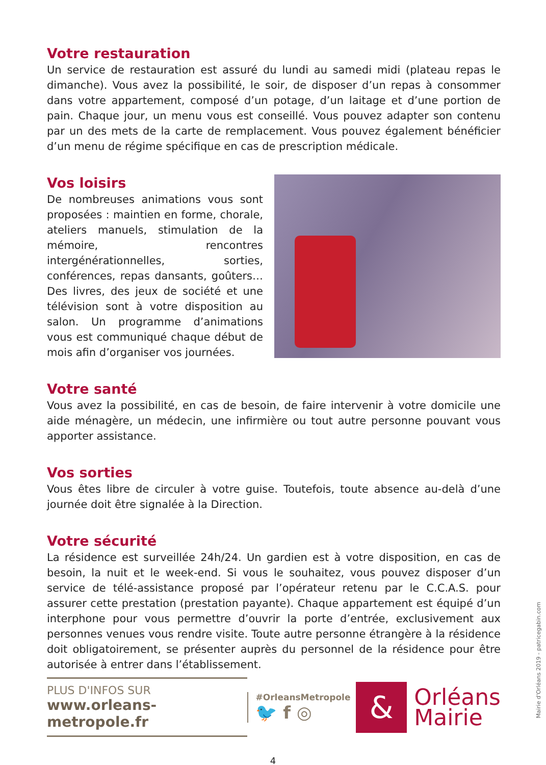Votre restauration
Un service de restauration est assuré du lundi au samedi midi (plateau repas le dimanche). Vous avez la possibilité, le soir, de disposer d’un repas à consommer dans votre appartement, composé d’un potage, d’un laitage et d’une portion de pain. Chaque jour, un menu vous est conseillé. Vous pouvez adapter son contenu par un des mets de la carte de remplacement. Vous pouvez également bénéficier d’un menu de régime spécifique en cas de prescription médicale.
Vos loisirs
De nombreuses animations vous sont proposées : maintien en forme, chorale, ateliers manuels, stimulation de la mémoire, rencontres intergénérationnelles, sorties, conférences, repas dansants, goûters… Des livres, des jeux de société et une télévision sont à votre disposition au salon. Un programme d’animations vous est communiqué chaque début de mois afin d’organiser vos journées.
Votre santé
Vous avez la possibilité, en cas de besoin, de faire intervenir à votre domicile une aide ménagère, un médecin, une infirmière ou tout autre personne pouvant vous apporter assistance.
Vos sorties
Vous êtes libre de circuler à votre guise. Toutefois, toute absence au-delà d’une journée doit être signalée à la Direction.
Votre sécurité
La résidence est surveillée 24h/24. Un gardien est à votre disposition, en cas de besoin, la nuit et le week-end. Si vous le souhaitez, vous pouvez disposer d’un service de télé-assistance proposé par l’opérateur retenu par le C.C.A.S. pour assurer cette prestation (prestation payante). Chaque appartement est équipé d’un interphone pour vous permettre d’ouvrir la porte d’entrée, exclusivement aux personnes venues vous rendre visite. Toute autre personne étrangère à la résidence doit obligatoirement, se présenter auprès du personnel de la résidence pour être autorisée à entrer dans l’établissement.
PLUS D'INFOS SUR
www.orleans-metropole.fr
#OrleansMetropole
🐦 f ◎
&
Orléans
Mairie
4
Mairie d'Orléans 2019 - patricegabin.com